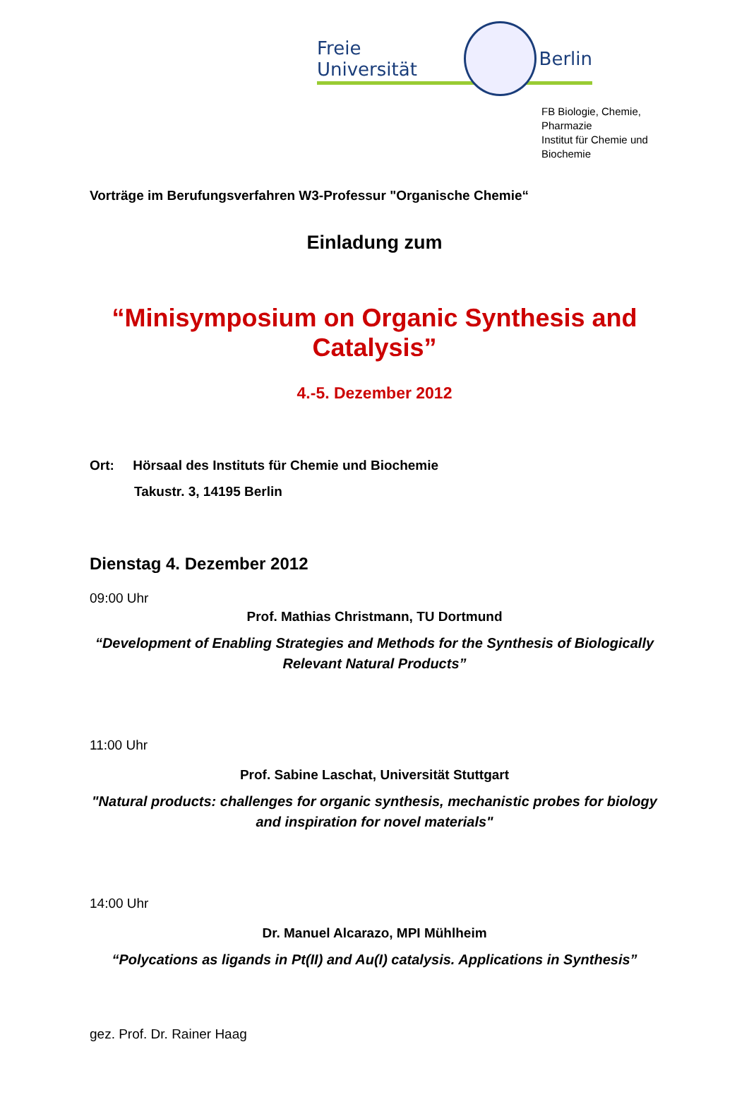Freie Universität Berlin
FB Biologie, Chemie, Pharmazie
Institut für Chemie und Biochemie
Vorträge im Berufungsverfahren W3-Professur "Organische Chemie“
Einladung zum
“Minisymposium on Organic Synthesis and Catalysis”
4.-5. Dezember 2012
Ort: Hörsaal des Instituts für Chemie und Biochemie
Takustr. 3, 14195 Berlin
Dienstag 4. Dezember 2012
09:00 Uhr
Prof. Mathias Christmann, TU Dortmund
“Development of Enabling Strategies and Methods for the Synthesis of Biologically Relevant Natural Products”
11:00 Uhr
Prof. Sabine Laschat, Universität Stuttgart
"Natural products: challenges for organic synthesis, mechanistic probes for biology and inspiration for novel materials"
14:00 Uhr
Dr. Manuel Alcarazo, MPI Mühlheim
“Polycations as ligands in Pt(II) and Au(I) catalysis. Applications in Synthesis”
gez. Prof. Dr. Rainer Haag